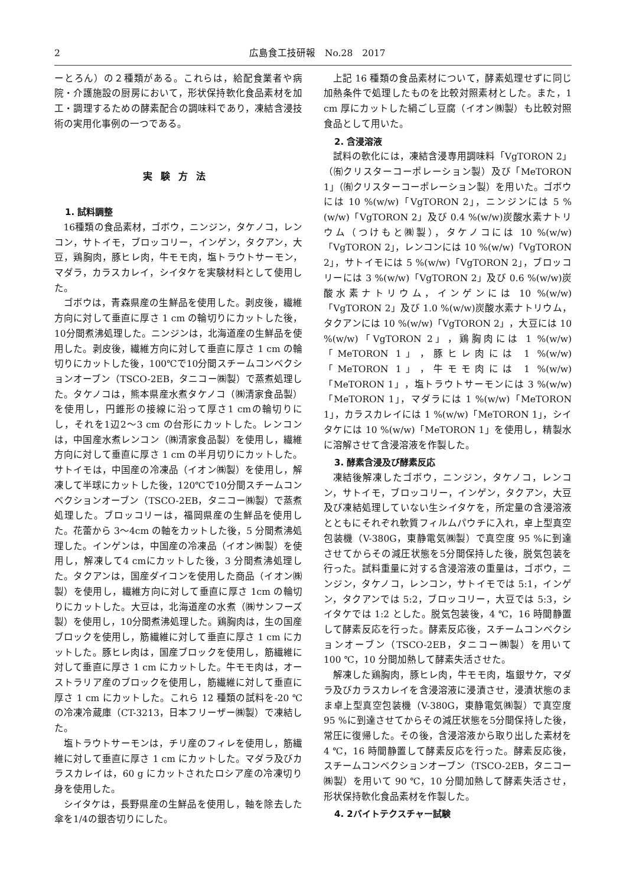2 広島食工技研報　No.28　2017
ーとろん）の２種類がある。これらは，給配食業者や病院・介護施設の厨房において，形状保持軟化食品素材を加工・調理するための酵素配合の調味料であり，凍結含浸技術の実用化事例の一つである。
実験方法
1. 試料調整
16種類の食品素材，ゴボウ，ニンジン，タケノコ，レンコン，サトイモ，ブロッコリー，インゲン，タクアン，大豆，鶏胸肉，豚ヒレ肉，牛モモ肉，塩トラウトサーモン，マダラ，カラスカレイ，シイタケを実験材料として使用した。
ゴボウは，青森県産の生鮮品を使用した。剥皮後，繊維方向に対して垂直に厚さ 1 cm の輪切りにカットした後，10分間煮沸処理した。ニンジンは，北海道産の生鮮品を使用した。剥皮後，繊維方向に対して垂直に厚さ 1 cm の輪切りにカットした後，100℃で10分間スチームコンベクションオーブン（TSCO-2EB，タニコー㈱製）で蒸煮処理した。タケノコは，熊本県産水煮タケノコ（㈱清家食品製）を使用し，円錐形の接線に沿って厚さ1 cmの輪切りにし，それを1辺2〜3 cm の台形にカットした。レンコンは，中国産水煮レンコン（㈱清家食品製）を使用し，繊維方向に対して垂直に厚さ 1 cm の半月切りにカットした。サトイモは，中国産の冷凍品（イオン㈱製）を使用し，解凍して半球にカットした後，120℃で10分間スチームコンベクションオーブン（TSCO-2EB，タニコー㈱製）で蒸煮処理した。ブロッコリーは，福岡県産の生鮮品を使用した。花蕾から 3〜4cm の軸をカットした後，5 分間煮沸処理した。インゲンは，中国産の冷凍品（イオン㈱製）を使用し，解凍して4 cmにカットした後，3 分間煮沸処理した。タクアンは，国産ダイコンを使用した商品（イオン㈱製）を使用し，繊維方向に対して垂直に厚さ 1cm の輪切りにカットした。大豆は，北海道産の水煮（㈱サンフーズ製）を使用し，10分間煮沸処理した。鶏胸肉は，生の国産ブロックを使用し，筋繊維に対して垂直に厚さ 1 cm にカットした。豚ヒレ肉は，国産ブロックを使用し，筋繊維に対して垂直に厚さ 1 cm にカットした。牛モモ肉は，オーストラリア産のブロックを使用し，筋繊維に対して垂直に厚さ 1 cm にカットした。これら 12 種類の試料を-20 ℃の冷凍冷蔵庫（CT-3213，日本フリーザー㈱製）で凍結した。
塩トラウトサーモンは，チリ産のフィレを使用し，筋繊維に対して垂直に厚さ 1 cm にカットした。マダラ及びカラスカレイは，60 g にカットされたロシア産の冷凍切り身を使用した。
シイタケは，長野県産の生鮮品を使用し，軸を除去した傘を1/4の銀杏切りにした。
上記 16 種類の食品素材について，酵素処理せずに同じ加熱条件で処理したものを比較対照素材とした。また，1 cm 厚にカットした絹ごし豆腐（イオン㈱製）も比較対照食品として用いた。
2. 含浸溶液
試料の軟化には，凍結含浸専用調味料「VgTORON 2」（㈲クリスターコーポレーション製）及び「MeTORON 1」（㈲クリスターコーポレーション製）を用いた。ゴボウには 10 %(w/w)「VgTORON 2」，ニンジンには 5 %(w/w)「VgTORON 2」及び 0.4 %(w/w)炭酸水素ナトリウム（つけもと㈱製），タケノコには 10 %(w/w)「VgTORON 2」，レンコンには 10 %(w/w)「VgTORON 2」，サトイモには 5 %(w/w)「VgTORON 2」，ブロッコリーには 3 %(w/w)「VgTORON 2」及び 0.6 %(w/w)炭酸水素ナトリウム，インゲンには 10 %(w/w)「VgTORON 2」及び 1.0 %(w/w)炭酸水素ナトリウム，タクアンには 10 %(w/w)「VgTORON 2」，大豆には 10 %(w/w)「VgTORON 2」，鶏胸肉には 1 %(w/w)「MeTORON 1」，豚ヒレ肉には 1 %(w/w)「MeTORON 1」，牛モモ肉には 1 %(w/w)「MeTORON 1」，塩トラウトサーモンには 3 %(w/w)「MeTORON 1」，マダラには 1 %(w/w)「MeTORON 1」，カラスカレイには 1 %(w/w)「MeTORON 1」，シイタケには 10 %(w/w)「MeTORON 1」を使用し，精製水に溶解させて含浸溶液を作製した。
3. 酵素含浸及び酵素反応
凍結後解凍したゴボウ，ニンジン，タケノコ，レンコン，サトイモ，ブロッコリー，インゲン，タクアン，大豆及び凍結処理していない生シイタケを，所定量の含浸溶液とともにそれぞれ軟質フィルムパウチに入れ，卓上型真空包装機（V-380G，東静電気㈱製）で真空度 95 %に到達させてからその減圧状態を5分間保持した後，脱気包装を行った。試料重量に対する含浸溶液の重量は，ゴボウ，ニンジン，タケノコ，レンコン，サトイモでは 5:1，インゲン，タクアンでは 5:2，ブロッコリー，大豆では 5:3，シイタケでは 1:2 とした。脱気包装後，4 ℃，16 時間静置して酵素反応を行った。酵素反応後，スチームコンベクションオーブン（TSCO-2EB，タニコー㈱製）を用いて 100 ℃，10 分間加熱して酵素失活させた。
解凍した鶏胸肉，豚ヒレ肉，牛モモ肉，塩銀サケ，マダラ及びカラスカレイを含浸溶液に浸漬させ，浸漬状態のまま卓上型真空包装機（V-380G，東静電気㈱製）で真空度 95 %に到達させてからその減圧状態を5分間保持した後，常圧に復帰した。その後，含浸溶液から取り出した素材を 4 ℃，16 時間静置して酵素反応を行った。酵素反応後，スチームコンベクションオーブン（TSCO-2EB，タニコー㈱製）を用いて 90 ℃，10 分間加熱して酵素失活させ，形状保持軟化食品素材を作製した。
4. 2バイトテクスチャー試験